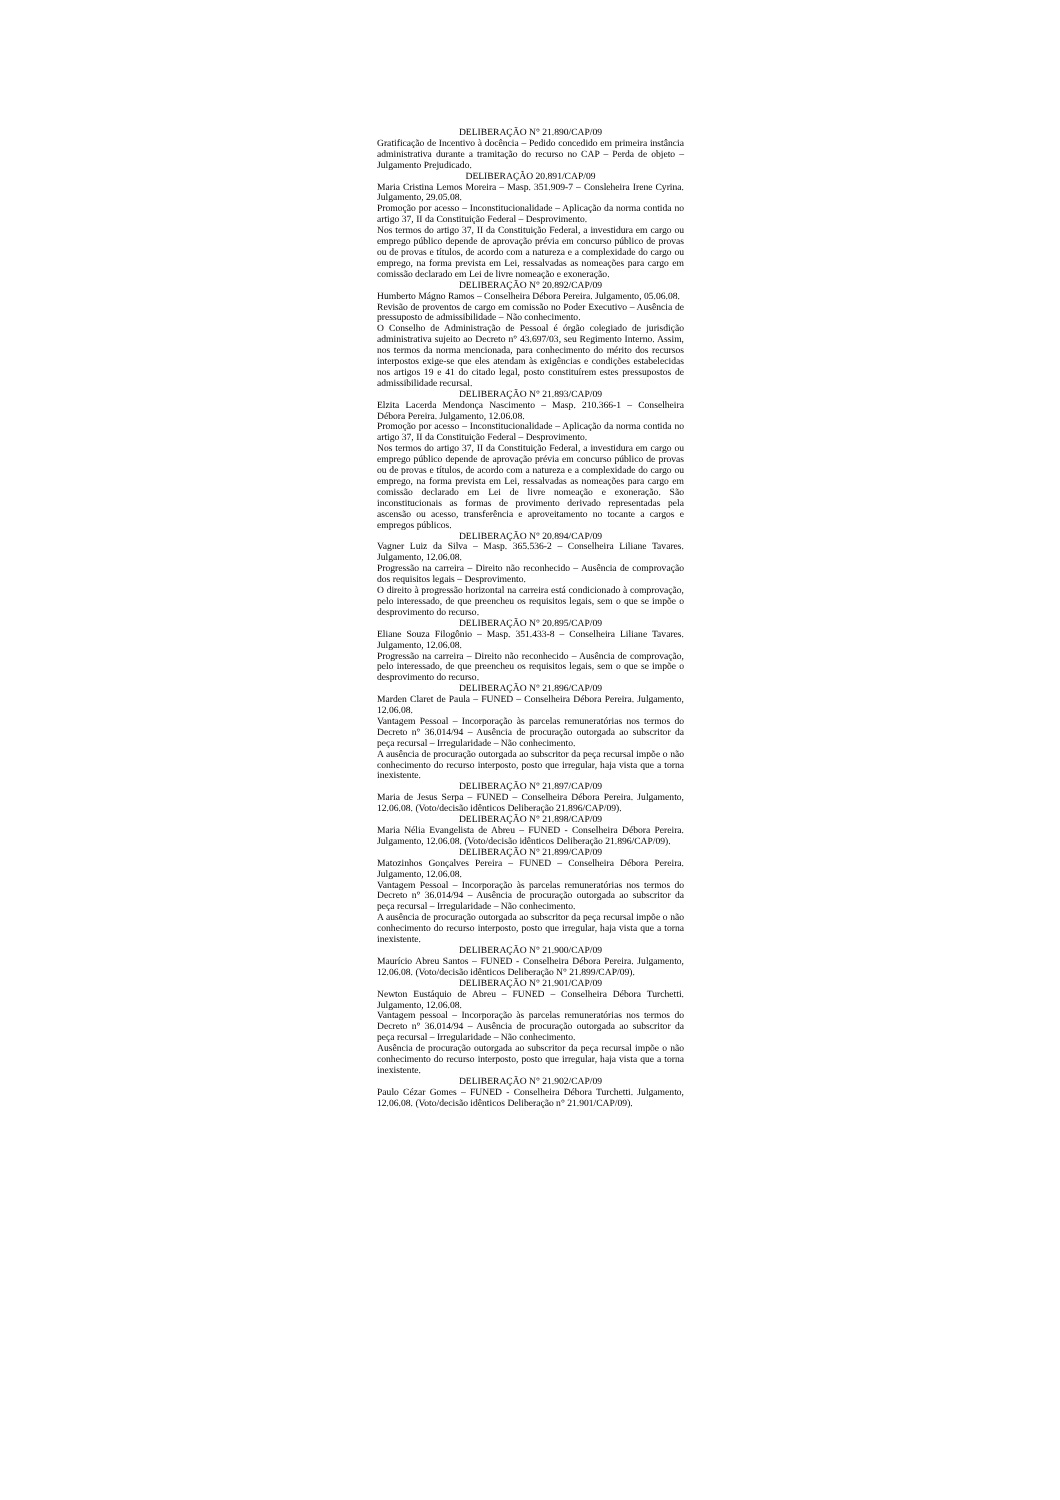DELIBERAÇÃO N° 21.890/CAP/09
Gratificação de Incentivo à docência – Pedido concedido em primeira instância administrativa durante a tramitação do recurso no CAP – Perda de objeto – Julgamento Prejudicado.
DELIBERAÇÃO 20.891/CAP/09
Maria Cristina Lemos Moreira – Masp. 351.909-7 – Consleheira Irene Cyrina. Julgamento, 29.05.08.
Promoção por acesso – Inconstitucionalidade – Aplicação da norma contida no artigo 37, II da Constituição Federal – Desprovimento.
Nos termos do artigo 37, II da Constituição Federal, a investidura em cargo ou emprego público depende de aprovação prévia em concurso público de provas ou de provas e títulos, de acordo com a natureza e a complexidade do cargo ou emprego, na forma prevista em Lei, ressalvadas as nomeações para cargo em comissão declarado em Lei de livre nomeação e exoneração.
DELIBERAÇÃO N° 20.892/CAP/09
Humberto Mágno Ramos – Conselheira Débora Pereira. Julgamento, 05.06.08.
Revisão de proventos de cargo em comissão no Poder Executivo – Ausência de pressuposto de admissibilidade – Não conhecimento.
O Conselho de Administração de Pessoal é órgão colegiado de jurisdição administrativa sujeito ao Decreto n° 43.697/03, seu Regimento Interno. Assim, nos termos da norma mencionada, para conhecimento do mérito dos recursos interpostos exige-se que eles atendam às exigências e condições estabelecidas nos artigos 19 e 41 do citado legal, posto constituírem estes pressupostos de admissibilidade recursal.
DELIBERAÇÃO N° 21.893/CAP/09
Elzita Lacerda Mendonça Nascimento – Masp. 210.366-1 – Conselheira Débora Pereira. Julgamento, 12.06.08.
Promoção por acesso – Inconstitucionalidade – Aplicação da norma contida no artigo 37, II da Constituição Federal – Desprovimento.
Nos termos do artigo 37, II da Constituição Federal, a investidura em cargo ou emprego público depende de aprovação prévia em concurso público de provas ou de provas e títulos, de acordo com a natureza e a complexidade do cargo ou emprego, na forma prevista em Lei, ressalvadas as nomeações para cargo em comissão declarado em Lei de livre nomeação e exoneração. São inconstitucionais as formas de provimento derivado representadas pela ascensão ou acesso, transferência e aproveitamento no tocante a cargos e empregos públicos.
DELIBERAÇÃO N° 20.894/CAP/09
Vagner Luiz da Silva – Masp. 365.536-2 – Conselheira Liliane Tavares. Julgamento, 12.06.08.
Progressão na carreira – Direito não reconhecido – Ausência de comprovação dos requisitos legais – Desprovimento.
O direito à progressão horizontal na carreira está condicionado à comprovação, pelo interessado, de que preencheu os requisitos legais, sem o que se impõe o desprovimento do recurso.
DELIBERAÇÃO N° 20.895/CAP/09
Eliane Souza Filogônio – Masp. 351.433-8 – Conselheira Liliane Tavares. Julgamento, 12.06.08.
Progressão na carreira – Direito não reconhecido – Ausência de comprovação, pelo interessado, de que preencheu os requisitos legais, sem o que se impõe o desprovimento do recurso.
DELIBERAÇÃO N° 21.896/CAP/09
Marden Claret de Paula – FUNED – Conselheira Débora Pereira. Julgamento, 12.06.08.
Vantagem Pessoal – Incorporação às parcelas remuneratórias nos termos do Decreto n° 36.014/94 – Ausência de procuração outorgada ao subscritor da peça recursal – Irregularidade – Não conhecimento.
A ausência de procuração outorgada ao subscritor da peça recursal impõe o não conhecimento do recurso interposto, posto que irregular, haja vista que a torna inexistente.
DELIBERAÇÃO N° 21.897/CAP/09
Maria de Jesus Serpa – FUNED – Conselheira Débora Pereira. Julgamento, 12.06.08. (Voto/decisão idênticos Deliberação 21.896/CAP/09).
DELIBERAÇÃO N° 21.898/CAP/09
Maria Nélia Evangelista de Abreu – FUNED - Conselheira Débora Pereira. Julgamento, 12.06.08. (Voto/decisão idênticos Deliberação 21.896/CAP/09).
DELIBERAÇÃO N° 21.899/CAP/09
Matozinhos Gonçalves Pereira – FUNED – Conselheira Débora Pereira. Julgamento, 12.06.08.
Vantagem Pessoal – Incorporação às parcelas remuneratórias nos termos do Decreto n° 36.014/94 – Ausência de procuração outorgada ao subscritor da peça recursal – Irregularidade – Não conhecimento.
A ausência de procuração outorgada ao subscritor da peça recursal impõe o não conhecimento do recurso interposto, posto que irregular, haja vista que a torna inexistente.
DELIBERAÇÃO N° 21.900/CAP/09
Maurício Abreu Santos – FUNED - Conselheira Débora Pereira. Julgamento, 12.06.08. (Voto/decisão idênticos Deliberação N° 21.899/CAP/09).
DELIBERAÇÃO N° 21.901/CAP/09
Newton Eustáquio de Abreu – FUNED – Conselheira Débora Turchetti. Julgamento, 12.06.08.
Vantagem pessoal – Incorporação às parcelas remuneratórias nos termos do Decreto n° 36.014/94 – Ausência de procuração outorgada ao subscritor da peça recursal – Irregularidade – Não conhecimento.
Ausência de procuração outorgada ao subscritor da peça recursal impõe o não conhecimento do recurso interposto, posto que irregular, haja vista que a torna inexistente.
DELIBERAÇÃO N° 21.902/CAP/09
Paulo Cézar Gomes – FUNED - Conselheira Débora Turchetti. Julgamento, 12.06.08. (Voto/decisão idênticos Deliberação n° 21.901/CAP/09).